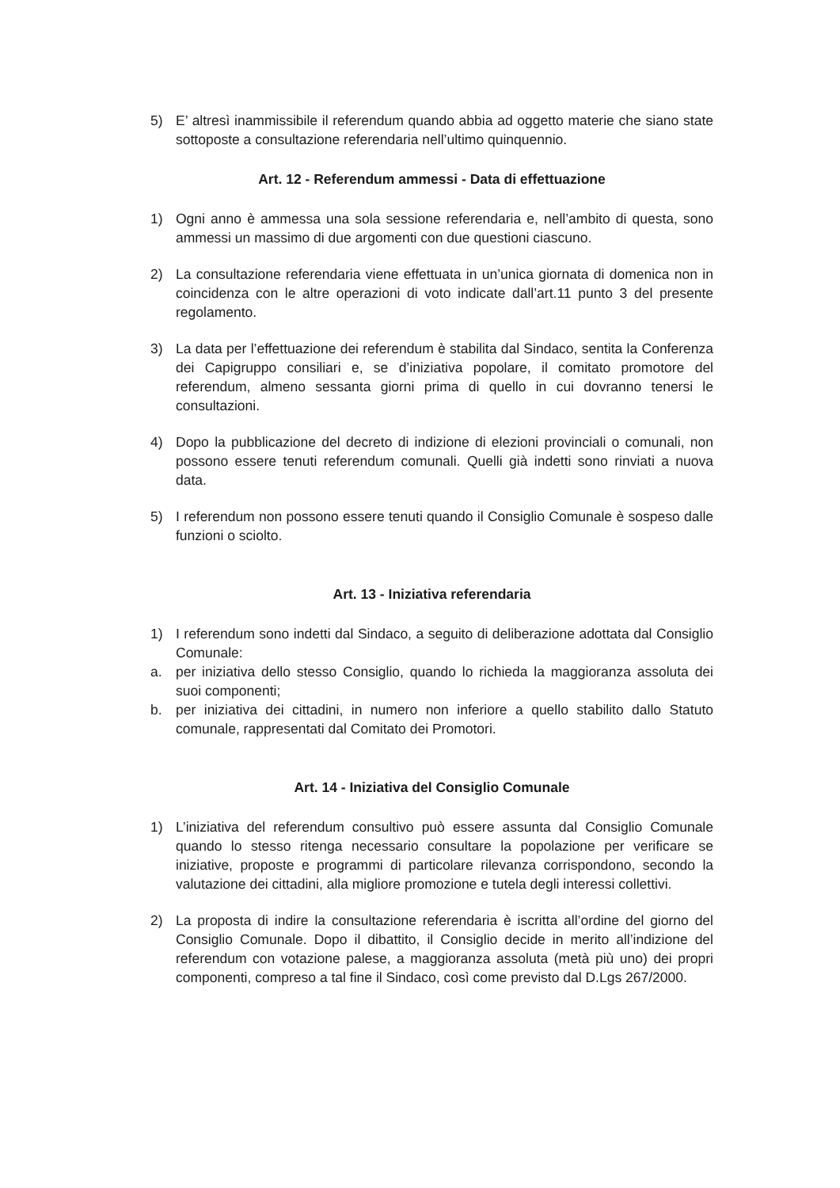5) E’ altresì inammissibile il referendum quando abbia ad oggetto materie che siano state sottoposte a consultazione referendaria nell’ultimo quinquennio.
Art. 12 - Referendum ammessi - Data di effettuazione
1) Ogni anno è ammessa una sola sessione referendaria e, nell’ambito di questa, sono ammessi un massimo di due argomenti con due questioni ciascuno.
2) La consultazione referendaria viene effettuata in un’unica giornata di domenica non in coincidenza con le altre operazioni di voto indicate dall’art.11 punto 3 del presente regolamento.
3) La data per l’effettuazione dei referendum è stabilita dal Sindaco, sentita la Conferenza dei Capigruppo consiliari e, se d’iniziativa popolare, il comitato promotore del referendum, almeno sessanta giorni prima di quello in cui dovranno tenersi le consultazioni.
4) Dopo la pubblicazione del decreto di indizione di elezioni provinciali o comunali, non possono essere tenuti referendum comunali. Quelli già indetti sono rinviati a nuova data.
5) I referendum non possono essere tenuti quando il Consiglio Comunale è sospeso dalle funzioni o sciolto.
Art. 13 - Iniziativa referendaria
1) I referendum sono indetti dal Sindaco, a seguito di deliberazione adottata dal Consiglio Comunale:
a. per iniziativa dello stesso Consiglio, quando lo richieda la maggioranza assoluta dei suoi componenti;
b. per iniziativa dei cittadini, in numero non inferiore a quello stabilito dallo Statuto comunale, rappresentati dal Comitato dei Promotori.
Art. 14 - Iniziativa del Consiglio Comunale
1) L’iniziativa del referendum consultivo può essere assunta dal Consiglio Comunale quando lo stesso ritenga necessario consultare la popolazione per verificare se iniziative, proposte e programmi di particolare rilevanza corrispondono, secondo la valutazione dei cittadini, alla migliore promozione e tutela degli interessi collettivi.
2) La proposta di indire la consultazione referendaria è iscritta all’ordine del giorno del Consiglio Comunale. Dopo il dibattito, il Consiglio decide in merito all’indizione del referendum con votazione palese, a maggioranza assoluta (metà più uno) dei propri componenti, compreso a tal fine il Sindaco, così come previsto dal D.Lgs 267/2000.